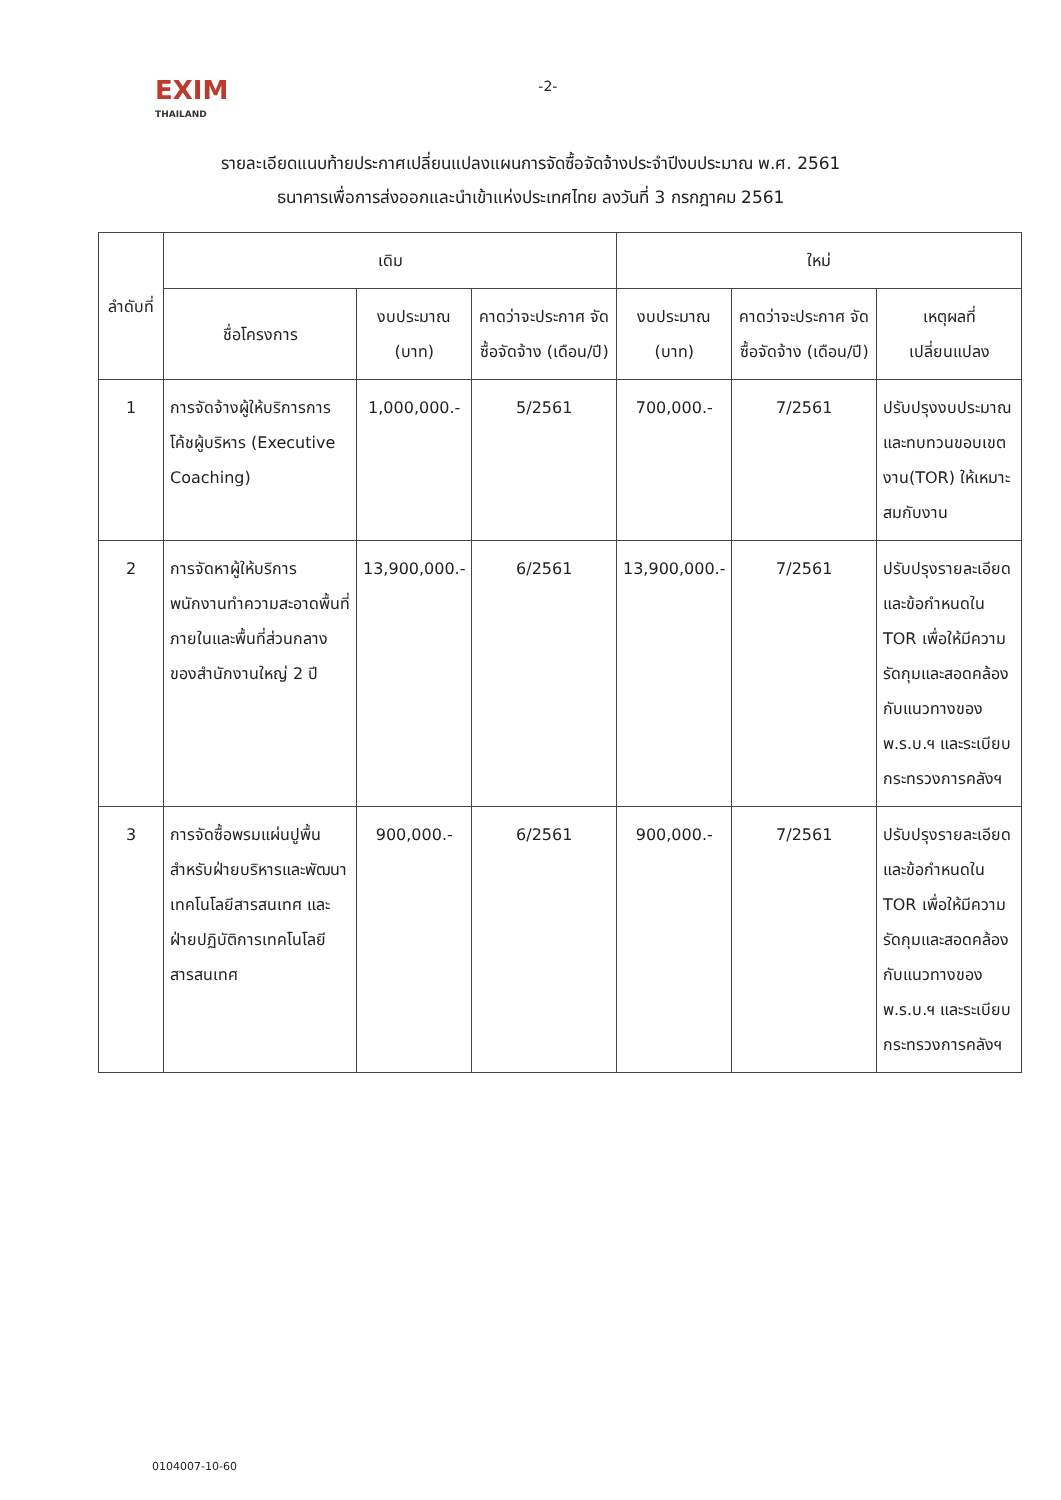EXIM
THAILAND
-2-
รายละเอียดแนบท้ายประกาศเปลี่ยนแปลงแผนการจัดซื้อจัดจ้างประจำปีงบประมาณ พ.ศ. 2561
ธนาคารเพื่อการส่งออกและนำเข้าแห่งประเทศไทย ลงวันที่ 3 กรกฎาคม 2561
| ลำดับที่ | เดิม | | | ใหม่ | | |
| --- | --- | --- | --- | --- | --- | --- |
| | ชื่อโครงการ | งบประมาณ (บาท) | คาดว่าจะประกาศ จัดซื้อจัดจ้าง (เดือน/ปี) | งบประมาณ (บาท) | คาดว่าจะประกาศ จัดซื้อจัดจ้าง (เดือน/ปี) | เหตุผลที่ เปลี่ยนแปลง |
| 1 | การจัดจ้างผู้ให้บริการการโค้ชผู้บริหาร (Executive Coaching) | 1,000,000.- | 5/2561 | 700,000.- | 7/2561 | ปรับปรุงงบประมาณและทบทวนขอบเขตงาน(TOR) ให้เหมาะสมกับงาน |
| 2 | การจัดหาผู้ให้บริการพนักงานทำความสะอาดพื้นที่ภายในและพื้นที่ส่วนกลางของสำนักงานใหญ่ 2 ปี | 13,900,000.- | 6/2561 | 13,900,000.- | 7/2561 | ปรับปรุงรายละเอียดและข้อกำหนดใน TOR เพื่อให้มีความรัดกุมและสอดคล้องกับแนวทางของ พ.ร.บ.ฯ และระเบียบกระทรวงการคลังฯ |
| 3 | การจัดซื้อพรมแผ่นปูพื้นสำหรับฝ่ายบริหารและพัฒนาเทคโนโลยีสารสนเทศ และฝ่ายปฏิบัติการเทคโนโลยีสารสนเทศ | 900,000.- | 6/2561 | 900,000.- | 7/2561 | ปรับปรุงรายละเอียดและข้อกำหนดใน TOR เพื่อให้มีความรัดกุมและสอดคล้องกับแนวทางของ พ.ร.บ.ฯ และระเบียบกระทรวงการคลังฯ |
0104007-10-60